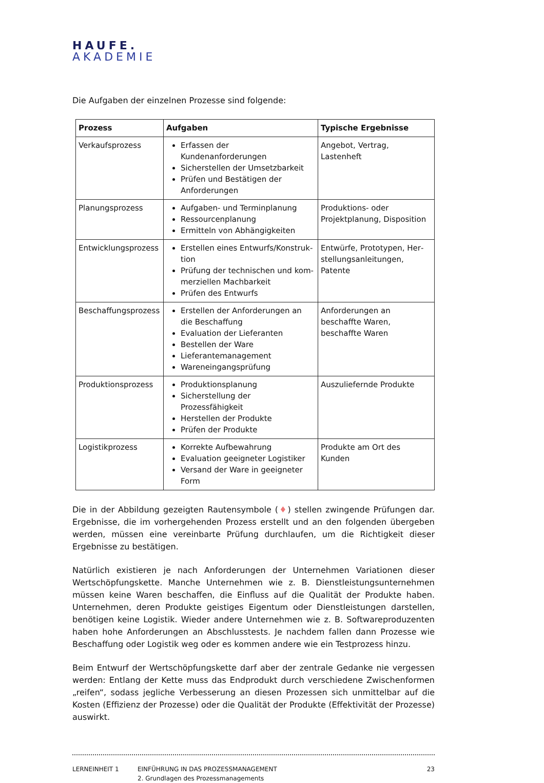HAUFE.
AKADEMIE
Die Aufgaben der einzelnen Prozesse sind folgende:
| Prozess | Aufgaben | Typische Ergebnisse |
| --- | --- | --- |
| Verkaufsprozess | Erfassen der Kundenanforderungen Sicherstellen der Umsetzbarkeit Prüfen und Bestätigen der Anforde­rungen | Angebot, Vertrag, Lastenheft |
| Planungsprozess | Aufgaben- und Terminplanung Ressourcenplanung Ermitteln von Abhängigkeiten | Produktions- oder Projektpla­nung, Disposition |
| Entwicklungsprozess | Erstellen eines Entwurfs/Konstruk­tion Prüfung der technischen und kom­merziellen Machbarkeit Prüfen des Entwurfs | Entwürfe, Prototypen, Her­stellungsanleitungen, Patente |
| Beschaffungsprozess | Erstellen der Anforderungen an die Beschaffung Evaluation der Lieferanten Bestellen der Ware Lieferantemanagement Wareneingangsprüfung | Anforderungen an beschaffte Waren, beschaffte Waren |
| Produktionsprozess | Produktionsplanung Sicherstellung der Prozessfähigkeit Herstellen der Produkte Prüfen der Produkte | Auszuliefernde Produkte |
| Logistikprozess | Korrekte Aufbewahrung Evaluation geeigneter Logistiker Versand der Ware in geeigneter Form | Produkte am Ort des Kunden |
Die in der Abbildung gezeigten Rautensymbole (♦) stellen zwingende Prüfungen dar. Ergebnisse, die im vorhergehenden Prozess erstellt und an den folgenden übergeben werden, müssen eine vereinbarte Prüfung durchlaufen, um die Richtigkeit dieser Ergebnisse zu bestätigen.
Natürlich existieren je nach Anforderungen der Unternehmen Variationen dieser Wertschöpfungskette. Manche Unternehmen wie z. B. Dienstleistungsunternehmen müssen keine Waren beschaffen, die Einfluss auf die Qualität der Produkte haben. Unternehmen, deren Produkte geistiges Eigentum oder Dienstleistungen darstellen, benötigen keine Logistik. Wieder andere Unternehmen wie z. B. Softwareproduzenten haben hohe Anforderungen an Abschlusstests. Je nachdem fallen dann Prozesse wie Beschaffung oder Logistik weg oder es kommen andere wie ein Testprozess hinzu.
Beim Entwurf der Wertschöpfungskette darf aber der zentrale Gedanke nie vergessen werden: Entlang der Kette muss das Endprodukt durch verschiedene Zwischenformen „reifen“, sodass jegliche Verbesserung an diesen Prozessen sich unmittelbar auf die Kosten (Effizienz der Prozesse) oder die Qualität der Produkte (Effektivität der Prozesse) auswirkt.
LERNEINHEIT 1 EINFÜHRUNG IN DAS PROZESSMANAGEMENT
2. Grundlagen des Prozessmanagements
23